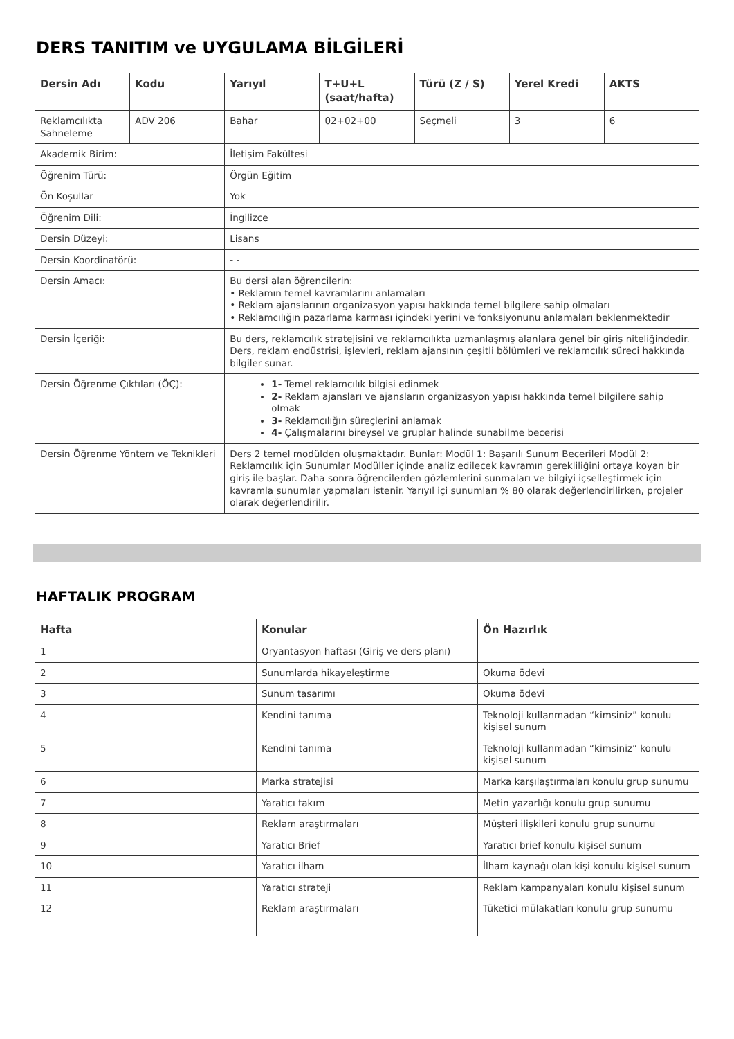DERS TANITIM ve UYGULAMA BİLGİLERİ
| Dersin Adı | Kodu | Yarıyıl | T+U+L (saat/hafta) | Türü (Z / S) | Yerel Kredi | AKTS |
| --- | --- | --- | --- | --- | --- | --- |
| Reklamcılıkta Sahneleme | ADV 206 | Bahar | 02+02+00 | Seçmeli | 3 | 6 |
| Akademik Birim: | | İletişim Fakültesi | | | | |
| Öğrenim Türü: | | Örgün Eğitim | | | | |
| Ön Koşullar | | Yok | | | | |
| Öğrenim Dili: | | İngilizce | | | | |
| Dersin Düzeyi: | | Lisans | | | | |
| Dersin Koordinatörü: | | - - | | | | |
| Dersin Amacı: | | Bu dersi alan öğrencilerin: • Reklamın temel kavramlarını anlamaları • Reklam ajanslarının organizasyon yapısı hakkında temel bilgilere sahip olmaları • Reklamcılığın pazarlama karması içindeki yerini ve fonksiyonunu anlamaları beklenmektedir | | | | |
| Dersin İçeriği: | | Bu ders, reklamcılık stratejisini ve reklamcılıkta uzmanlaşmış alanlara genel bir giriş niteliğindedir. Ders, reklam endüstrisi, işlevleri, reklam ajansının çeşitli bölümleri ve reklamcılık süreci hakkında bilgiler sunar. | | | | |
| Dersin Öğrenme Çıktıları (ÖÇ): | | 1- Temel reklamcılık bilgisi edinmek 2- Reklam ajansları ve ajansların organizasyon yapısı hakkında temel bilgilere sahip olmak 3- Reklamcılığın süreçlerini anlamak 4- Çalışmalarını bireysel ve gruplar halinde sunabilme becerisi | | | | |
| Dersin Öğrenme Yöntem ve Teknikleri | | Ders 2 temel modülden oluşmaktadır. Bunlar: Modül 1: Başarılı Sunum Becerileri Modül 2: Reklamcılık için Sunumlar Modüller içinde analiz edilecek kavramın gerekliliğini ortaya koyan bir giriş ile başlar. Daha sonra öğrencilerden gözlemlerini sunmaları ve bilgiyi içselleştirmek için kavramla sunumlar yapmaları istenir. Yarıyıl içi sunumları % 80 olarak değerlendirilirken, projeler olarak değerlendirilir. | | | | |
HAFTALIK PROGRAM
| Hafta | Konular | Ön Hazırlık |
| --- | --- | --- |
| 1 | Oryantasyon haftası (Giriş ve ders planı) | |
| 2 | Sunumlarda hikayeleştirme | Okuma ödevi |
| 3 | Sunum tasarımı | Okuma ödevi |
| 4 | Kendini tanıma | Teknoloji kullanmadan “kimsiniz” konulu kişisel sunum |
| 5 | Kendini tanıma | Teknoloji kullanmadan “kimsiniz” konulu kişisel sunum |
| 6 | Marka stratejisi | Marka karşılaştırmaları konulu grup sunumu |
| 7 | Yaratıcı takım | Metin yazarlığı konulu grup sunumu |
| 8 | Reklam araştırmaları | Müşteri ilişkileri konulu grup sunumu |
| 9 | Yaratıcı Brief | Yaratıcı brief konulu kişisel sunum |
| 10 | Yaratıcı ilham | İlham kaynağı olan kişi konulu kişisel sunum |
| 11 | Yaratıcı strateji | Reklam kampanyaları konulu kişisel sunum |
| 12 | Reklam araştırmaları | Tüketici mülakatları konulu grup sunumu |